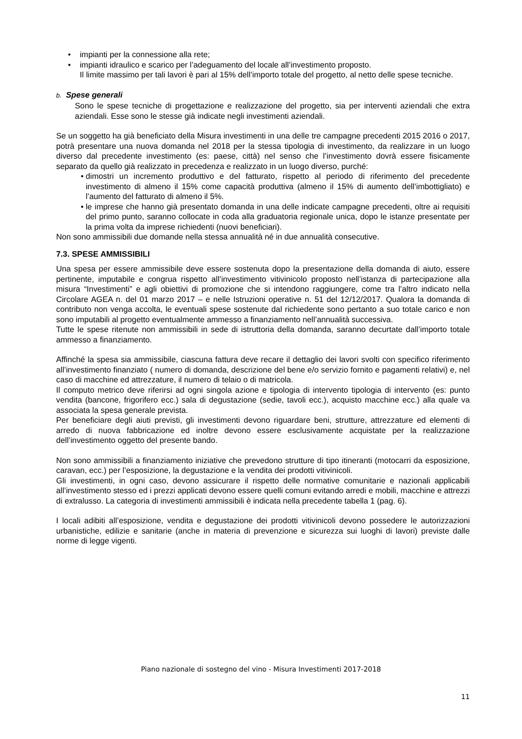• impianti per la connessione alla rete;
• impianti idraulico e scarico per l’adeguamento del locale all’investimento proposto.
Il limite massimo per tali lavori è pari al 15% dell’importo totale del progetto, al netto delle spese tecniche.
b. Spese generali
Sono le spese tecniche di progettazione e realizzazione del progetto, sia per interventi aziendali che extra aziendali. Esse sono le stesse già indicate negli investimenti aziendali.
Se un soggetto ha già beneficiato della Misura investimenti in una delle tre campagne precedenti 2015 2016 o 2017, potrà presentare una nuova domanda nel 2018 per la stessa tipologia di investimento, da realizzare in un luogo diverso dal precedente investimento (es: paese, città) nel senso che l’investimento dovrà essere fisicamente separato da quello già realizzato in precedenza e realizzato in un luogo diverso, purché:
• dimostri un incremento produttivo e del fatturato, rispetto al periodo di riferimento del precedente investimento di almeno il 15% come capacità produttiva (almeno il 15% di aumento dell’imbottigliato) e l’aumento del fatturato di almeno il 5%.
• le imprese che hanno già presentato domanda in una delle indicate campagne precedenti, oltre ai requisiti del primo punto, saranno collocate in coda alla graduatoria regionale unica, dopo le istanze presentate per la prima volta da imprese richiedenti (nuovi beneficiari).
Non sono ammissibili due domande nella stessa annualità né in due annualità consecutive.
7.3. SPESE AMMISSIBILI
Una spesa per essere ammissibile deve essere sostenuta dopo la presentazione della domanda di aiuto, essere pertinente, imputabile e congrua rispetto all’investimento vitivinicolo proposto nell’istanza di partecipazione alla misura “Investimenti” e agli obiettivi di promozione che si intendono raggiungere, come tra l’altro indicato nella Circolare AGEA n. del 01 marzo 2017 – e nelle Istruzioni operative n. 51 del 12/12/2017. Qualora la domanda di contributo non venga accolta, le eventuali spese sostenute dal richiedente sono pertanto a suo totale carico e non sono imputabili al progetto eventualmente ammesso a finanziamento nell’annualità successiva.
Tutte le spese ritenute non ammissibili in sede di istruttoria della domanda, saranno decurtate dall’importo totale ammesso a finanziamento.
Affinché la spesa sia ammissibile, ciascuna fattura deve recare il dettaglio dei lavori svolti con specifico riferimento all’investimento finanziato ( numero di domanda, descrizione del bene e/o servizio fornito e pagamenti relativi) e, nel caso di macchine ed attrezzature, il numero di telaio o di matricola.
Il computo metrico deve riferirsi ad ogni singola azione e tipologia di intervento tipologia di intervento (es: punto vendita (bancone, frigorifero ecc.) sala di degustazione (sedie, tavoli ecc.), acquisto macchine ecc.) alla quale va associata la spesa generale prevista.
Per beneficiare degli aiuti previsti, gli investimenti devono riguardare beni, strutture, attrezzature ed elementi di arredo di nuova fabbricazione ed inoltre devono essere esclusivamente acquistate per la realizzazione dell’investimento oggetto del presente bando.
Non sono ammissibili a finanziamento iniziative che prevedono strutture di tipo itineranti (motocarri da esposizione, caravan, ecc.) per l’esposizione, la degustazione e la vendita dei prodotti vitivinicoli.
Gli investimenti, in ogni caso, devono assicurare il rispetto delle normative comunitarie e nazionali applicabili all’investimento stesso ed i prezzi applicati devono essere quelli comuni evitando arredi e mobili, macchine e attrezzi di extralusso. La categoria di investimenti ammissibili è indicata nella precedente tabella 1 (pag. 6).
I locali adibiti all’esposizione, vendita e degustazione dei prodotti vitivinicoli devono possedere le autorizzazioni urbanistiche, edilizie e sanitarie (anche in materia di prevenzione e sicurezza sui luoghi di lavori) previste dalle norme di legge vigenti.
Piano nazionale di sostegno del vino - Misura Investimenti 2017-2018
11